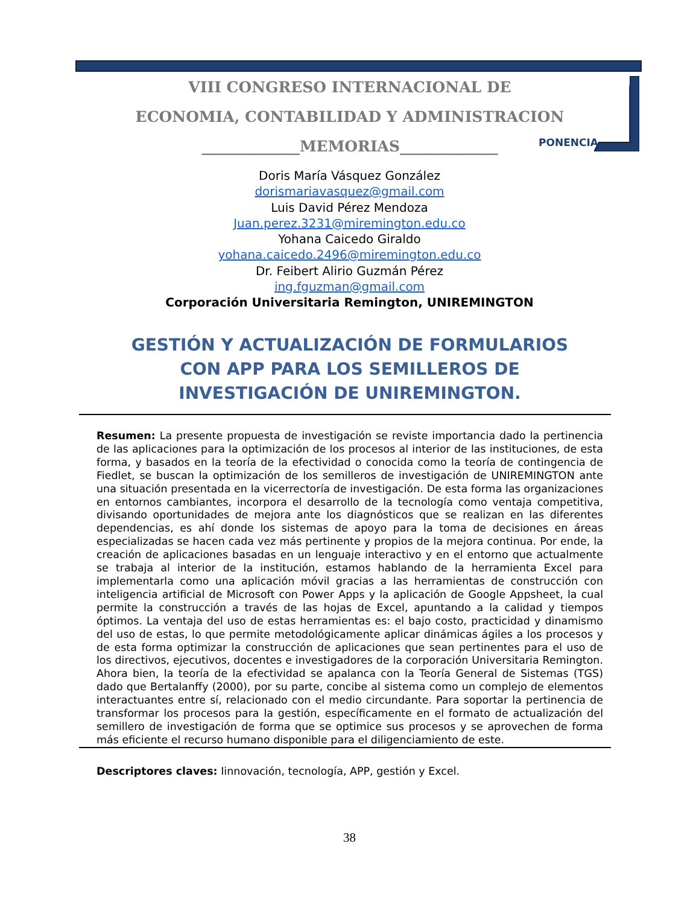VIII CONGRESO INTERNACIONAL DE
ECONOMIA, CONTABILIDAD Y ADMINISTRACION
_____________MEMORIAS_____________
PONENCIA
Doris María Vásquez González
dorismariavasquez@gmail.com
Luis David Pérez Mendoza
Juan.perez.3231@miremington.edu.co
Yohana Caicedo Giraldo
yohana.caicedo.2496@miremington.edu.co
Dr. Feibert Alirio Guzmán Pérez
ing.fguzman@gmail.com
Corporación Universitaria Remington, UNIREMINGTON
GESTIÓN Y ACTUALIZACIÓN DE FORMULARIOS CON APP PARA LOS SEMILLEROS DE INVESTIGACIÓN DE UNIREMINGTON.
Resumen: La presente propuesta de investigación se reviste importancia dado la pertinencia de las aplicaciones para la optimización de los procesos al interior de las instituciones, de esta forma, y basados en la teoría de la efectividad o conocida como la teoría de contingencia de Fiedlet, se buscan la optimización de los semilleros de investigación de UNIREMINGTON ante una situación presentada en la vicerrectoría de investigación. De esta forma las organizaciones en entornos cambiantes, incorpora el desarrollo de la tecnología como ventaja competitiva, divisando oportunidades de mejora ante los diagnósticos que se realizan en las diferentes dependencias, es ahí donde los sistemas de apoyo para la toma de decisiones en áreas especializadas se hacen cada vez más pertinente y propios de la mejora continua. Por ende, la creación de aplicaciones basadas en un lenguaje interactivo y en el entorno que actualmente se trabaja al interior de la institución, estamos hablando de la herramienta Excel para implementarla como una aplicación móvil gracias a las herramientas de construcción con inteligencia artificial de Microsoft con Power Apps y la aplicación de Google Appsheet, la cual permite la construcción a través de las hojas de Excel, apuntando a la calidad y tiempos óptimos. La ventaja del uso de estas herramientas es: el bajo costo, practicidad y dinamismo del uso de estas, lo que permite metodológicamente aplicar dinámicas ágiles a los procesos y de esta forma optimizar la construcción de aplicaciones que sean pertinentes para el uso de los directivos, ejecutivos, docentes e investigadores de la corporación Universitaria Remington. Ahora bien, la teoría de la efectividad se apalanca con la Teoría General de Sistemas (TGS) dado que Bertalanffy (2000), por su parte, concibe al sistema como un complejo de elementos interactuantes entre sí, relacionado con el medio circundante. Para soportar la pertinencia de transformar los procesos para la gestión, específicamente en el formato de actualización del semillero de investigación de forma que se optimice sus procesos y se aprovechen de forma más eficiente el recurso humano disponible para el diligenciamiento de este.
Descriptores claves: Iinnovación, tecnología, APP, gestión y Excel.
38